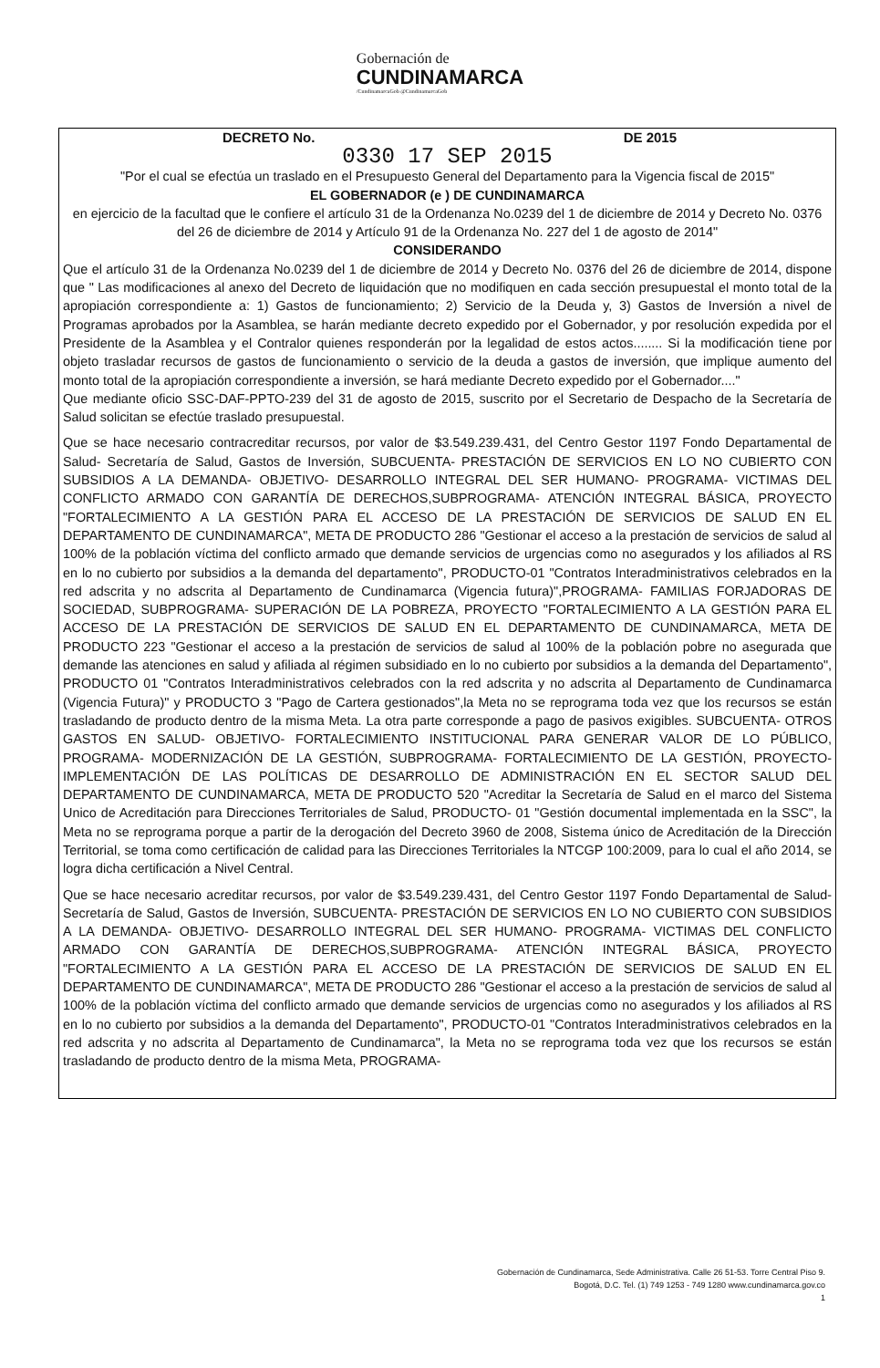Gobernación de
CUNDINAMARCA /CundinamarcaGob @CundinamarcaGob
DECRETO No. DE 2015
0330 17 SEP 2015
"Por el cual se efectúa un traslado en el Presupuesto General del Departamento para la Vigencia fiscal de 2015"
EL GOBERNADOR (e ) DE CUNDINAMARCA
en ejercicio de la facultad que le confiere el artículo 31 de la Ordenanza No.0239 del 1 de diciembre de 2014 y Decreto No. 0376 del 26 de diciembre de 2014 y Artículo 91 de la Ordenanza No. 227 del 1 de agosto de 2014"
CONSIDERANDO
Que el artículo 31 de la Ordenanza No.0239 del 1 de diciembre de 2014 y Decreto No. 0376 del 26 de diciembre de 2014, dispone que " Las modificaciones al anexo del Decreto de liquidación que no modifiquen en cada sección presupuestal el monto total de la apropiación correspondiente a: 1) Gastos de funcionamiento; 2) Servicio de la Deuda y, 3) Gastos de Inversión a nivel de Programas aprobados por la Asamblea, se harán mediante decreto expedido por el Gobernador, y por resolución expedida por el Presidente de la Asamblea y el Contralor quienes responderán por la legalidad de estos actos........ Si la modificación tiene por objeto trasladar recursos de gastos de funcionamiento o servicio de la deuda a gastos de inversión, que implique aumento del monto total de la apropiación correspondiente a inversión, se hará mediante Decreto expedido por el Gobernador...."
Que mediante oficio SSC-DAF-PPTO-239 del 31 de agosto de 2015, suscrito por el Secretario de Despacho de la Secretaría de Salud solicitan se efectúe traslado presupuestal.
Que se hace necesario contracreditar recursos, por valor de $3.549.239.431, del Centro Gestor 1197 Fondo Departamental de Salud- Secretaría de Salud, Gastos de Inversión, SUBCUENTA- PRESTACIÓN DE SERVICIOS EN LO NO CUBIERTO CON SUBSIDIOS A LA DEMANDA- OBJETIVO- DESARROLLO INTEGRAL DEL SER HUMANO- PROGRAMA- VICTIMAS DEL CONFLICTO ARMADO CON GARANTÍA DE DERECHOS,SUBPROGRAMA- ATENCIÓN INTEGRAL BÁSICA, PROYECTO "FORTALECIMIENTO A LA GESTIÓN PARA EL ACCESO DE LA PRESTACIÓN DE SERVICIOS DE SALUD EN EL DEPARTAMENTO DE CUNDINAMARCA", META DE PRODUCTO 286 "Gestionar el acceso a la prestación de servicios de salud al 100% de la población víctima del conflicto armado que demande servicios de urgencias como no asegurados y los afiliados al RS en lo no cubierto por subsidios a la demanda del departamento", PRODUCTO-01 "Contratos Interadministrativos celebrados en la red adscrita y no adscrita al Departamento de Cundinamarca (Vigencia futura)",PROGRAMA- FAMILIAS FORJADORAS DE SOCIEDAD, SUBPROGRAMA- SUPERACIÓN DE LA POBREZA, PROYECTO "FORTALECIMIENTO A LA GESTIÓN PARA EL ACCESO DE LA PRESTACIÓN DE SERVICIOS DE SALUD EN EL DEPARTAMENTO DE CUNDINAMARCA, META DE PRODUCTO 223 "Gestionar el acceso a la prestación de servicios de salud al 100% de la población pobre no asegurada que demande las atenciones en salud y afiliada al régimen subsidiado en lo no cubierto por subsidios a la demanda del Departamento", PRODUCTO 01 "Contratos Interadministrativos celebrados con la red adscrita y no adscrita al Departamento de Cundinamarca (Vigencia Futura)" y PRODUCTO 3 "Pago de Cartera gestionados",la Meta no se reprograma toda vez que los recursos se están trasladando de producto dentro de la misma Meta. La otra parte corresponde a pago de pasivos exigibles. SUBCUENTA- OTROS GASTOS EN SALUD- OBJETIVO- FORTALECIMIENTO INSTITUCIONAL PARA GENERAR VALOR DE LO PÚBLICO, PROGRAMA- MODERNIZACIÓN DE LA GESTIÓN, SUBPROGRAMA- FORTALECIMIENTO DE LA GESTIÓN, PROYECTO- IMPLEMENTACIÓN DE LAS POLÍTICAS DE DESARROLLO DE ADMINISTRACIÓN EN EL SECTOR SALUD DEL DEPARTAMENTO DE CUNDINAMARCA, META DE PRODUCTO 520 "Acreditar la Secretaría de Salud en el marco del Sistema Unico de Acreditación para Direcciones Territoriales de Salud, PRODUCTO- 01 "Gestión documental implementada en la SSC", la Meta no se reprograma porque a partir de la derogación del Decreto 3960 de 2008, Sistema único de Acreditación de la Dirección Territorial, se toma como certificación de calidad para las Direcciones Territoriales la NTCGP 100:2009, para lo cual el año 2014, se logra dicha certificación a Nivel Central.
Que se hace necesario acreditar recursos, por valor de $3.549.239.431, del Centro Gestor 1197 Fondo Departamental de Salud- Secretaría de Salud, Gastos de Inversión, SUBCUENTA- PRESTACIÓN DE SERVICIOS EN LO NO CUBIERTO CON SUBSIDIOS A LA DEMANDA- OBJETIVO- DESARROLLO INTEGRAL DEL SER HUMANO- PROGRAMA- VICTIMAS DEL CONFLICTO ARMADO CON GARANTÍA DE DERECHOS,SUBPROGRAMA- ATENCIÓN INTEGRAL BÁSICA, PROYECTO "FORTALECIMIENTO A LA GESTIÓN PARA EL ACCESO DE LA PRESTACIÓN DE SERVICIOS DE SALUD EN EL DEPARTAMENTO DE CUNDINAMARCA", META DE PRODUCTO 286 "Gestionar el acceso a la prestación de servicios de salud al 100% de la población víctima del conflicto armado que demande servicios de urgencias como no asegurados y los afiliados al RS en lo no cubierto por subsidios a la demanda del Departamento", PRODUCTO-01 "Contratos Interadministrativos celebrados en la red adscrita y no adscrita al Departamento de Cundinamarca", la Meta no se reprograma toda vez que los recursos se están trasladando de producto dentro de la misma Meta, PROGRAMA-
Gobernación de Cundinamarca, Sede Administrativa. Calle 26 51-53. Torre Central Piso 9.
Bogotá, D.C. Tel. (1) 749 1253 - 749 1280 www.cundinamarca.gov.co
1